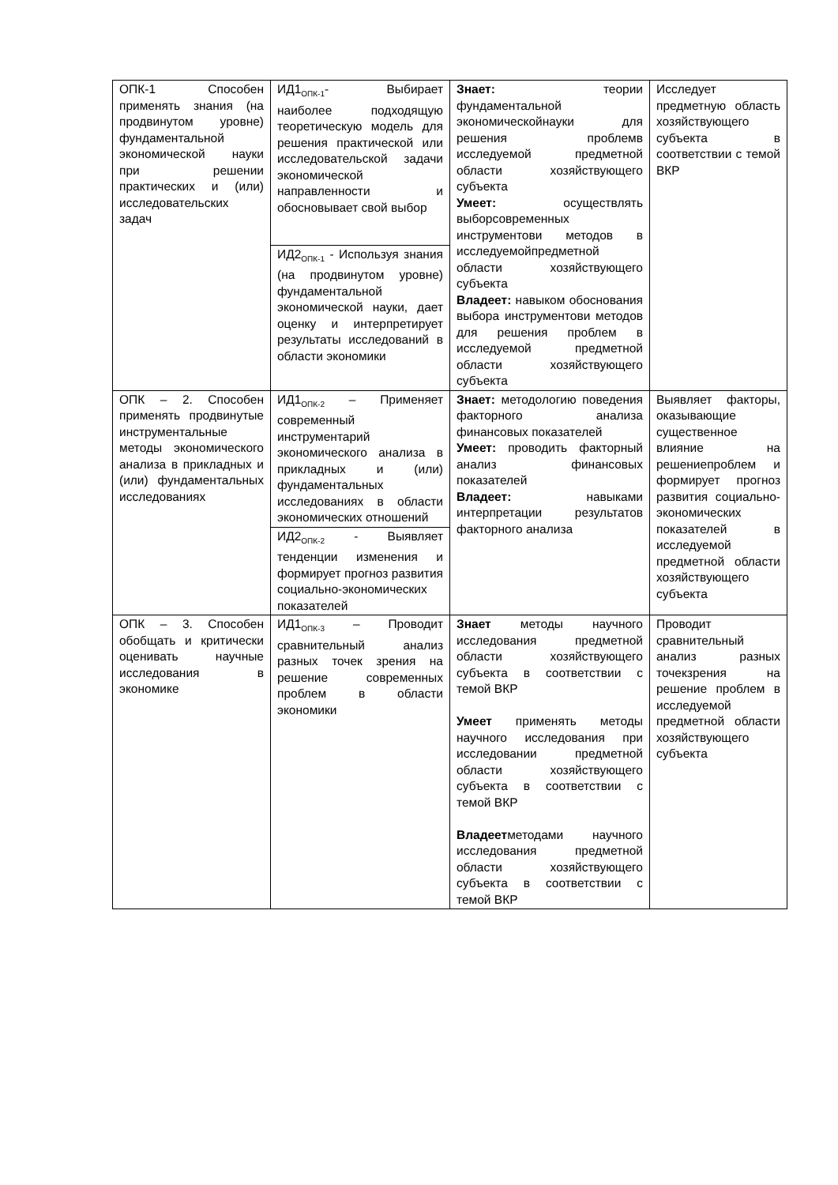| ОПК-1 Способен применять знания (на продвинутом уровне) фундаментальной экономической науки при решении практических и (или) исследовательских задач | ИД1<sub>ОПК-1</sub>- Выбирает наиболее подходящую теоретическую модель для решения практической или исследовательской задачи экономической направленности и обосновывает свой выбор | Знает: теории фундаментальной экономическойнауки для решения проблемв исследуемой предметной области хозяйствующего субъекта Умеет: осуществлять выборсовременных инструментови методов в исследуемойпредметной области хозяйствующего субъекта Владеет: навыком обоснования выбора инструментови методов для решения проблем в исследуемой предметной области хозяйствующего субъекта | Исследует предметную область хозяйствующего субъекта в соответствии с темой ВКР |
| | ИД2<sub>ОПК-1</sub> - Используя знания (на продвинутом уровне) фундаментальной экономической науки, дает оценку и интерпретирует результаты исследований в области экономики | | |
| ОПК – 2. Способен применять продвинутые инструментальные методы экономического анализа в прикладных и (или) фундаментальных исследованиях | ИД1<sub>ОПК-2</sub> – Применяет современный инструментарий экономического анализа в прикладных и (или) фундаментальных исследованиях в области экономических отношений | Знает: методологию поведения факторного анализа финансовых показателей Умеет: проводить факторный анализ финансовых показателей Владеет: навыками интерпретации результатов факторного анализа | Выявляет факторы, оказывающие существенное влияние на решениепроблем и формирует прогноз развития социально-экономических показателей в исследуемой предметной области хозяйствующего субъекта |
| | ИД2<sub>ОПК-2</sub> - Выявляет тенденции изменения и формирует прогноз развития социально-экономических показателей | | |
| ОПК – 3. Способен обобщать и критически оценивать научные исследования в экономике | ИД1<sub>ОПК-3</sub> – Проводит сравнительный анализ разных точек зрения на решение современных проблем в области экономики | Знает методы научного исследования предметной области хозяйствующего субъекта в соответствии с темой ВКР Умеет применять методы научного исследования при исследовании предметной области хозяйствующего субъекта в соответствии с темой ВКР Владеет методами научного исследования предметной области хозяйствующего субъекта в соответствии с темой ВКР | Проводит сравнительный анализ разных точекзрения на решение проблем в исследуемой предметной области хозяйствующего субъекта |